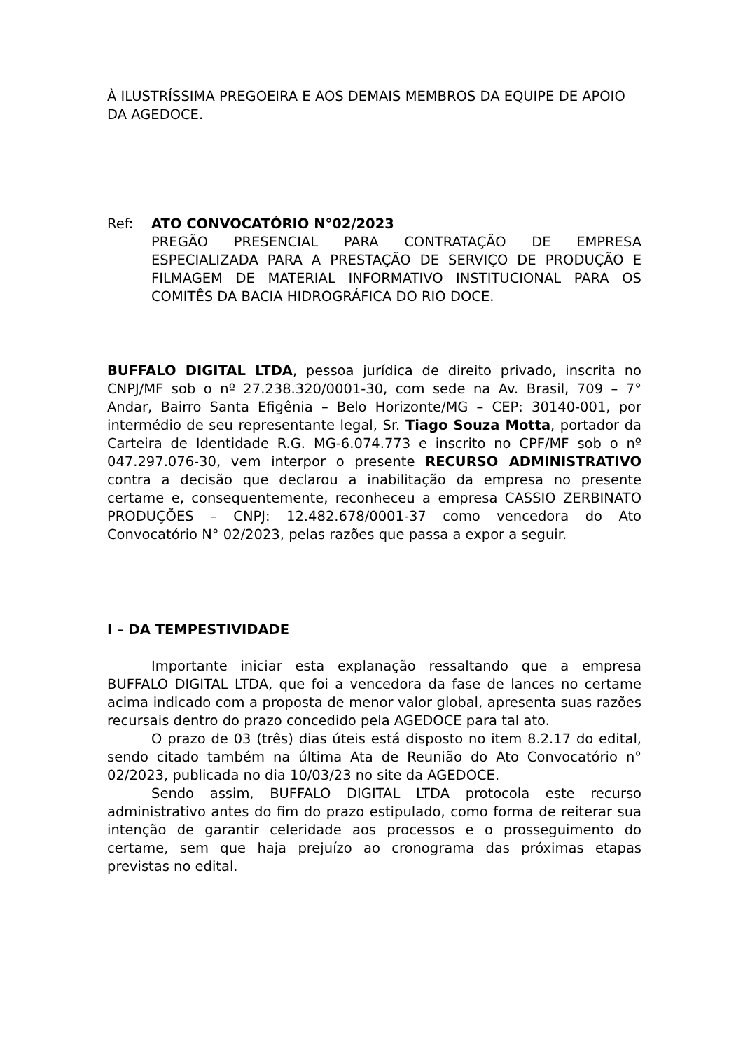À ILUSTRÍSSIMA PREGOEIRA E AOS DEMAIS MEMBROS DA EQUIPE DE APOIO DA AGEDOCE.
Ref: ATO CONVOCATÓRIO N°02/2023
PREGÃO PRESENCIAL PARA CONTRATAÇÃO DE EMPRESA ESPECIALIZADA PARA A PRESTAÇÃO DE SERVIÇO DE PRODUÇÃO E FILMAGEM DE MATERIAL INFORMATIVO INSTITUCIONAL PARA OS COMITÊS DA BACIA HIDROGRÁFICA DO RIO DOCE.
BUFFALO DIGITAL LTDA, pessoa jurídica de direito privado, inscrita no CNPJ/MF sob o nº 27.238.320/0001-30, com sede na Av. Brasil, 709 – 7° Andar, Bairro Santa Efigênia – Belo Horizonte/MG – CEP: 30140-001, por intermédio de seu representante legal, Sr. Tiago Souza Motta, portador da Carteira de Identidade R.G. MG-6.074.773 e inscrito no CPF/MF sob o nº 047.297.076-30, vem interpor o presente RECURSO ADMINISTRATIVO contra a decisão que declarou a inabilitação da empresa no presente certame e, consequentemente, reconheceu a empresa CASSIO ZERBINATO PRODUÇÕES – CNPJ: 12.482.678/0001-37 como vencedora do Ato Convocatório N° 02/2023, pelas razões que passa a expor a seguir.
I – DA TEMPESTIVIDADE
Importante iniciar esta explanação ressaltando que a empresa BUFFALO DIGITAL LTDA, que foi a vencedora da fase de lances no certame acima indicado com a proposta de menor valor global, apresenta suas razões recursais dentro do prazo concedido pela AGEDOCE para tal ato.
O prazo de 03 (três) dias úteis está disposto no item 8.2.17 do edital, sendo citado também na última Ata de Reunião do Ato Convocatório n° 02/2023, publicada no dia 10/03/23 no site da AGEDOCE.
Sendo assim, BUFFALO DIGITAL LTDA protocola este recurso administrativo antes do fim do prazo estipulado, como forma de reiterar sua intenção de garantir celeridade aos processos e o prosseguimento do certame, sem que haja prejuízo ao cronograma das próximas etapas previstas no edital.